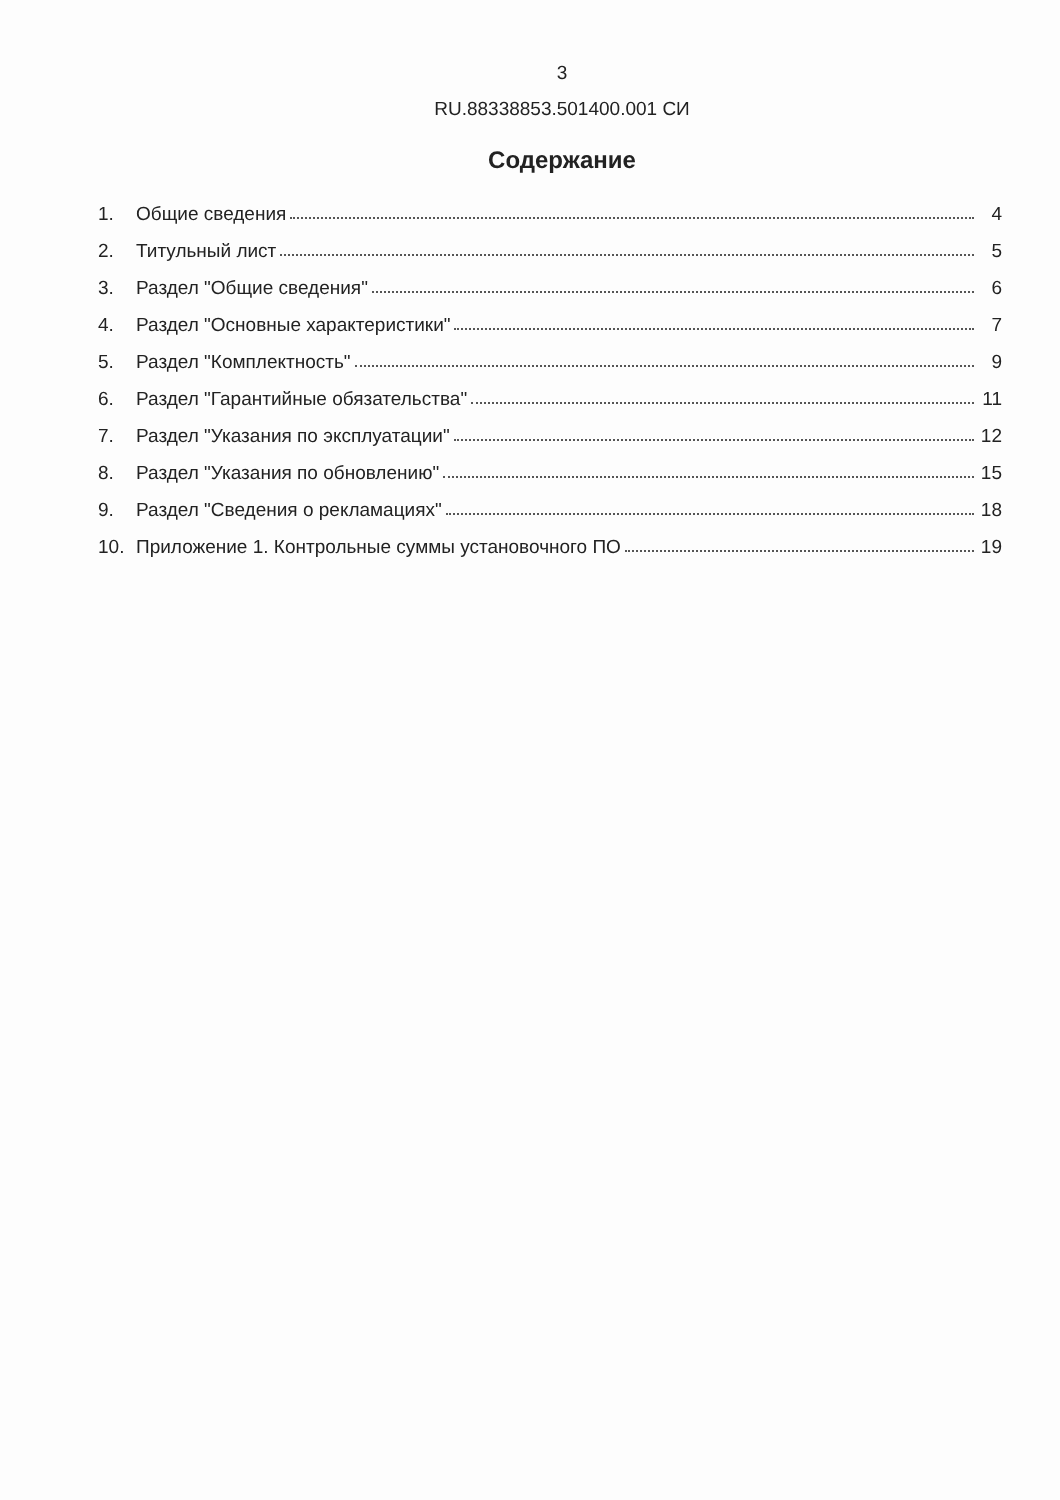3
RU.88338853.501400.001 СИ
Содержание
1. Общие сведения 4
2. Титульный лист 5
3. Раздел "Общие сведения" 6
4. Раздел "Основные характеристики" 7
5. Раздел "Комплектность" 9
6. Раздел "Гарантийные обязательства" 11
7. Раздел "Указания по эксплуатации" 12
8. Раздел "Указания по обновлению" 15
9. Раздел "Сведения о рекламациях" 18
10. Приложение 1. Контрольные суммы установочного ПО 19